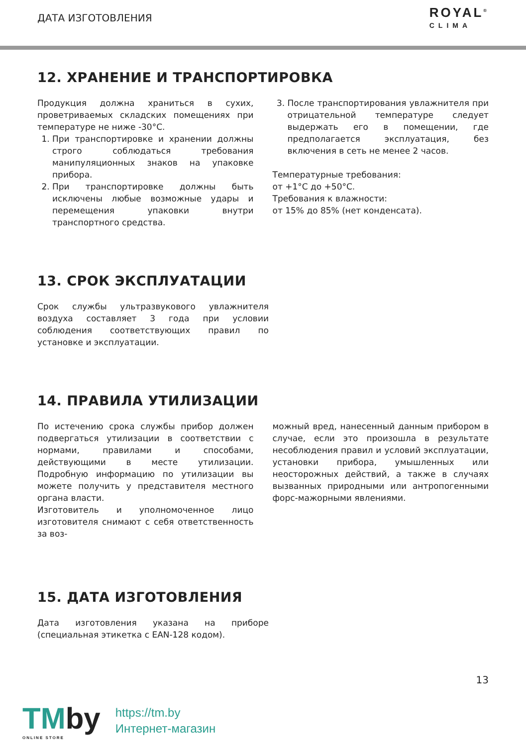ДАТА ИЗГОТОВЛЕНИЯ
ROYAL<sup>®</sup>
CLIMA
12. ХРАНЕНИЕ И ТРАНСПОРТИРОВКА
Продукция должна храниться в сухих, проветриваемых складских помещениях при температуре не ниже -30°С.
1. При транспортировке и хранении должны строго соблюдаться требования манипуляционных знаков на упаковке прибора.
2. При транспортировке должны быть исключены любые возможные удары и перемещения упаковки внутри транспортного средства.
3. После транспортирования увлажнителя при отрицательной температуре следует выдержать его в помещении, где предполагается эксплуатация, без включения в сеть не менее 2 часов.
Температурные требования:
от +1°С до +50°С.
Требования к влажности:
от 15% до 85% (нет конденсата).
13. СРОК ЭКСПЛУАТАЦИИ
Срок службы ультразвукового увлажнителя воздуха составляет 3 года при условии соблюдения соответствующих правил по установке и эксплуатации.
14. ПРАВИЛА УТИЛИЗАЦИИ
По истечению срока службы прибор должен подвергаться утилизации в соответствии с нормами, правилами и способами, действующими в месте утилизации. Подробную информацию по утилизации вы можете получить у представителя местного органа власти.
Изготовитель и уполномоченное лицо изготовителя снимают с себя ответственность за воз-
можный вред, нанесенный данным прибором в случае, если это произошла в результате несоблюдения правил и условий эксплуатации, установки прибора, умышленных или неосторожных действий, а также в случаях вызванных природными или антропогенными форс-мажорными явлениями.
15. ДАТА ИЗГОТОВЛЕНИЯ
Дата изготовления указана на приборе (специальная этикетка с EAN-128 кодом).
13
TMby
ONLINE STORE
https://tm.by
Интернет-магазин